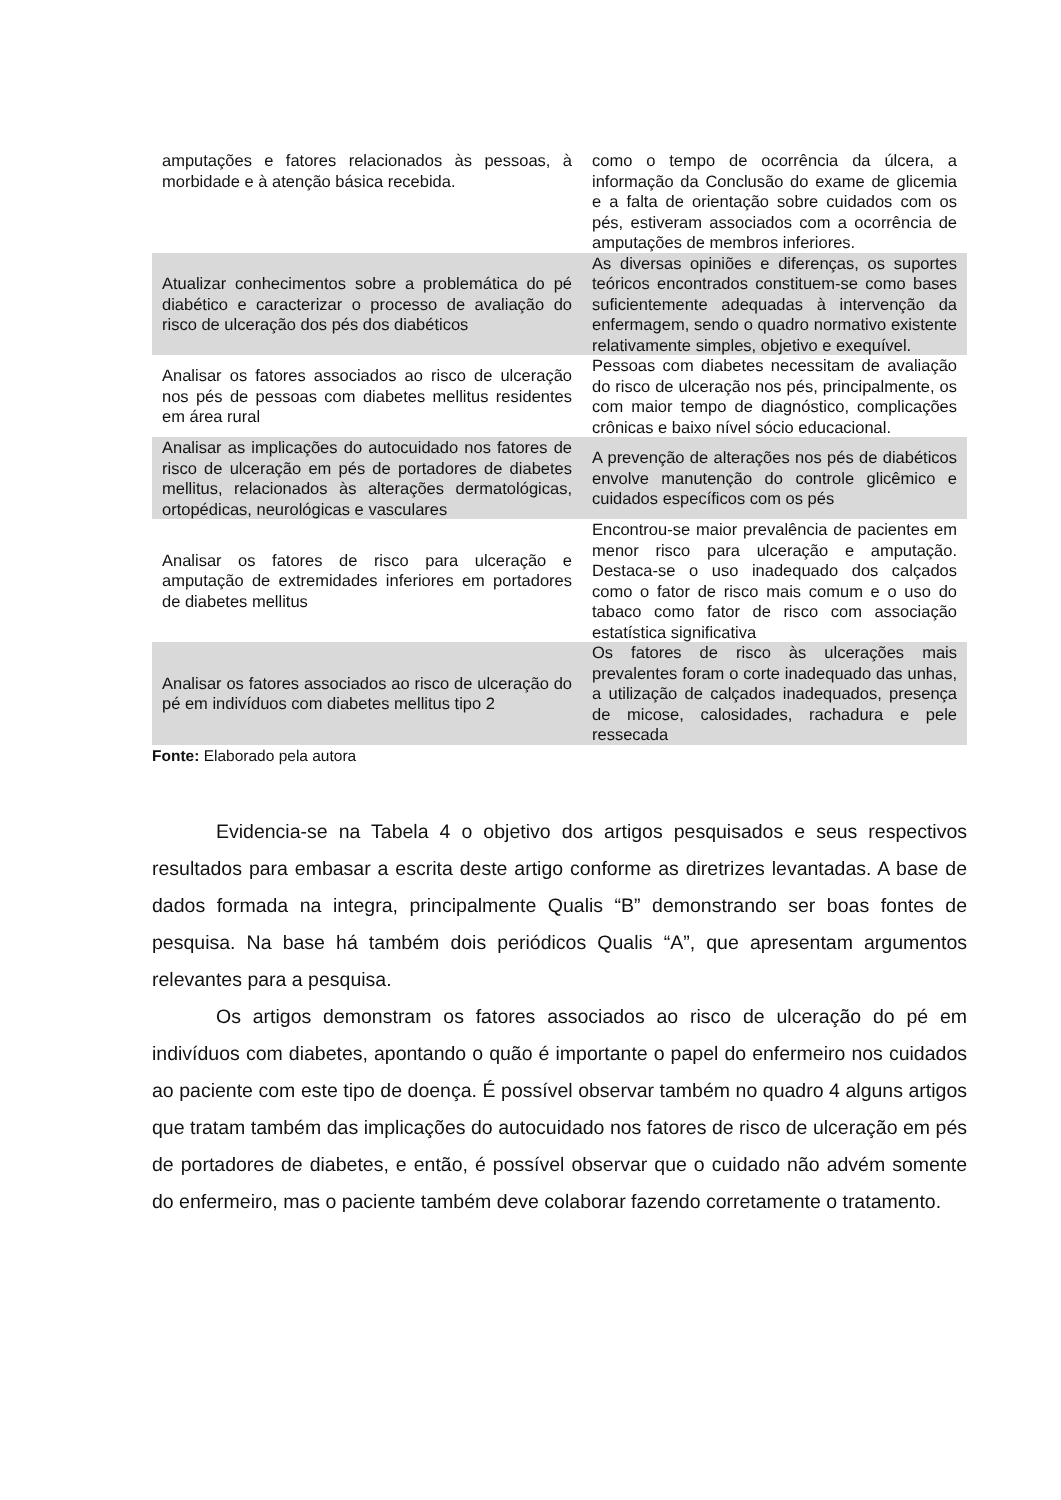| amputações e fatores relacionados às pessoas, à morbidade e à atenção básica recebida. | como o tempo de ocorrência da úlcera, a informação da Conclusão do exame de glicemia e a falta de orientação sobre cuidados com os pés, estiveram associados com a ocorrência de amputações de membros inferiores. |
| Atualizar conhecimentos sobre a problemática do pé diabético e caracterizar o processo de avaliação do risco de ulceração dos pés dos diabéticos | As diversas opiniões e diferenças, os suportes teóricos encontrados constituem-se como bases suficientemente adequadas à intervenção da enfermagem, sendo o quadro normativo existente relativamente simples, objetivo e exequível. |
| Analisar os fatores associados ao risco de ulceração nos pés de pessoas com diabetes mellitus residentes em área rural | Pessoas com diabetes necessitam de avaliação do risco de ulceração nos pés, principalmente, os com maior tempo de diagnóstico, complicações crônicas e baixo nível sócio educacional. |
| Analisar as implicações do autocuidado nos fatores de risco de ulceração em pés de portadores de diabetes mellitus, relacionados às alterações dermatológicas, ortopédicas, neurológicas e vasculares | A prevenção de alterações nos pés de diabéticos envolve manutenção do controle glicêmico e cuidados específicos com os pés |
| Analisar os fatores de risco para ulceração e amputação de extremidades inferiores em portadores de diabetes mellitus | Encontrou-se maior prevalência de pacientes em menor risco para ulceração e amputação. Destaca-se o uso inadequado dos calçados como o fator de risco mais comum e o uso do tabaco como fator de risco com associação estatística significativa |
| Analisar os fatores associados ao risco de ulceração do pé em indivíduos com diabetes mellitus tipo 2 | Os fatores de risco às ulcerações mais prevalentes foram o corte inadequado das unhas, a utilização de calçados inadequados, presença de micose, calosidades, rachadura e pele ressecada |
Fonte: Elaborado pela autora
Evidencia-se na Tabela 4 o objetivo dos artigos pesquisados e seus respectivos resultados para embasar a escrita deste artigo conforme as diretrizes levantadas. A base de dados formada na integra, principalmente Qualis “B” demonstrando ser boas fontes de pesquisa. Na base há também dois periódicos Qualis “A”, que apresentam argumentos relevantes para a pesquisa.
Os artigos demonstram os fatores associados ao risco de ulceração do pé em indivíduos com diabetes, apontando o quão é importante o papel do enfermeiro nos cuidados ao paciente com este tipo de doença. É possível observar também no quadro 4 alguns artigos que tratam também das implicações do autocuidado nos fatores de risco de ulceração em pés de portadores de diabetes, e então, é possível observar que o cuidado não advém somente do enfermeiro, mas o paciente também deve colaborar fazendo corretamente o tratamento.